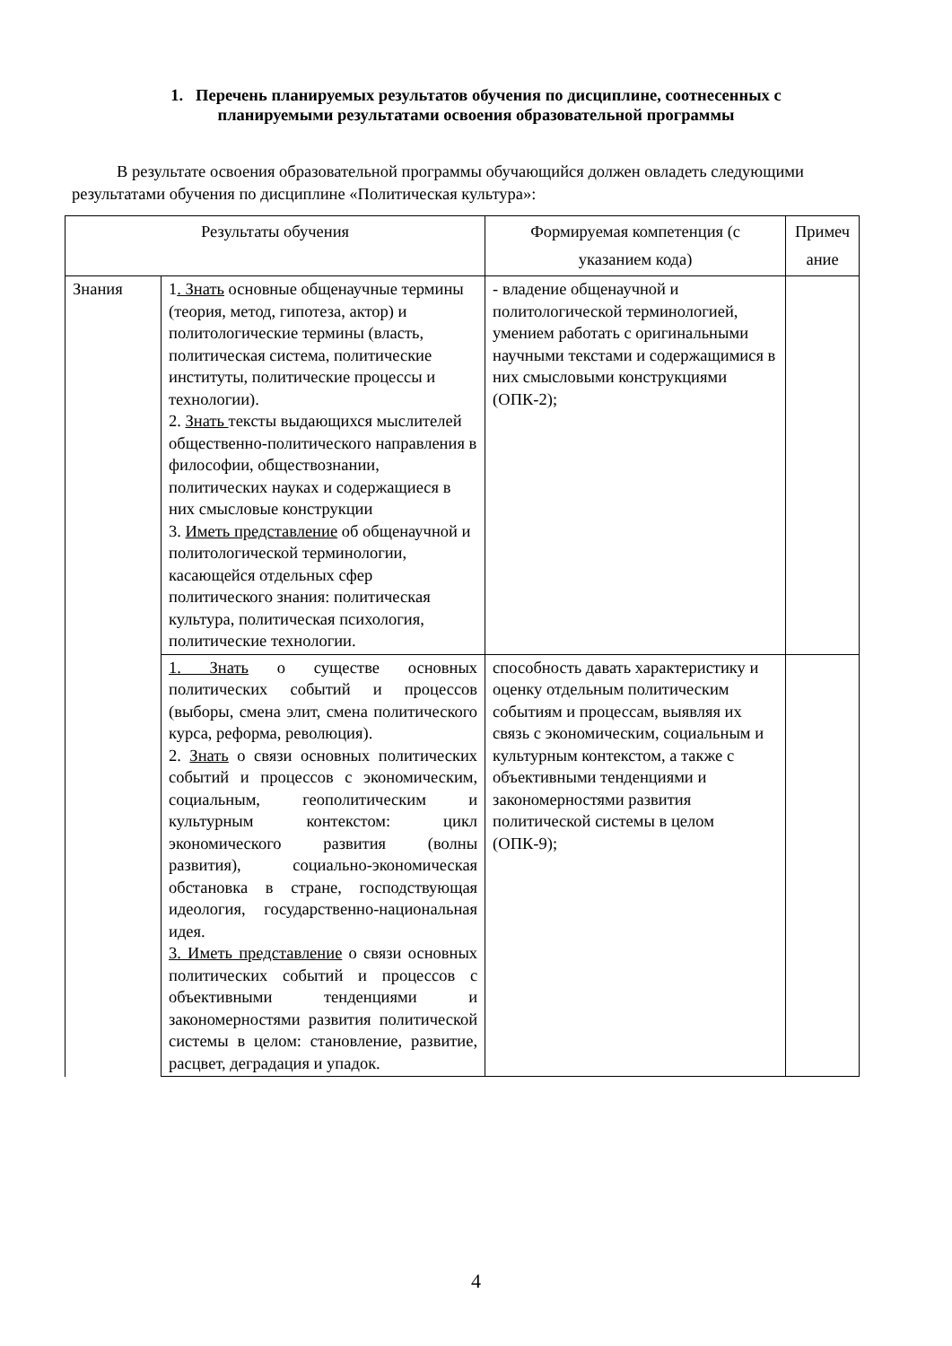1. Перечень планируемых результатов обучения по дисциплине, соотнесенных с планируемыми результатами освоения образовательной программы
В результате освоения образовательной программы обучающийся должен овладеть следующими результатами обучения по дисциплине «Политическая культура»:
| Результаты обучения | | Формируемая компетенция (с указанием кода) | Примеч ание |
| Знания | 1 . Знать основные общенаучные термины (теория, метод, гипотеза, актор) и политологические термины (власть, политическая система, политические институты, политические процессы и технологии). 2. Знать тексты выдающихся мыслителей общественно-политического направления в философии, обществознании, политических науках и содержащиеся в них смысловые конструкции 3. Иметь представление об общенаучной и политологической терминологии, касающейся отдельных сфер политического знания: политическая культура, политическая психология, политические технологии. | - владение общенаучной и политологической терминологией, умением работать с оригинальными научными текстами и содержащимися в них смысловыми конструкциями (ОПК-2); | |
| | 1. Знать о существе основных политических событий и процессов (выборы, смена элит, смена политического курса, реформа, революция). 2. Знать о связи основных политических событий и процессов с экономическим, социальным, геополитическим и культурным контекстом: цикл экономического развития (волны развития), социально-экономическая обстановка в стране, господствующая идеология, государственно-национальная идея. 3. Иметь представление о связи основных политических событий и процессов с объективными тенденциями и закономерностями развития политической системы в целом: становление, развитие, расцвет, деградация и упадок. | способность давать характеристику и оценку отдельным политическим событиям и процессам, выявляя их связь с экономическим, социальным и культурным контекстом, а также с объективными тенденциями и закономерностями развития политической системы в целом (ОПК-9); | |
4